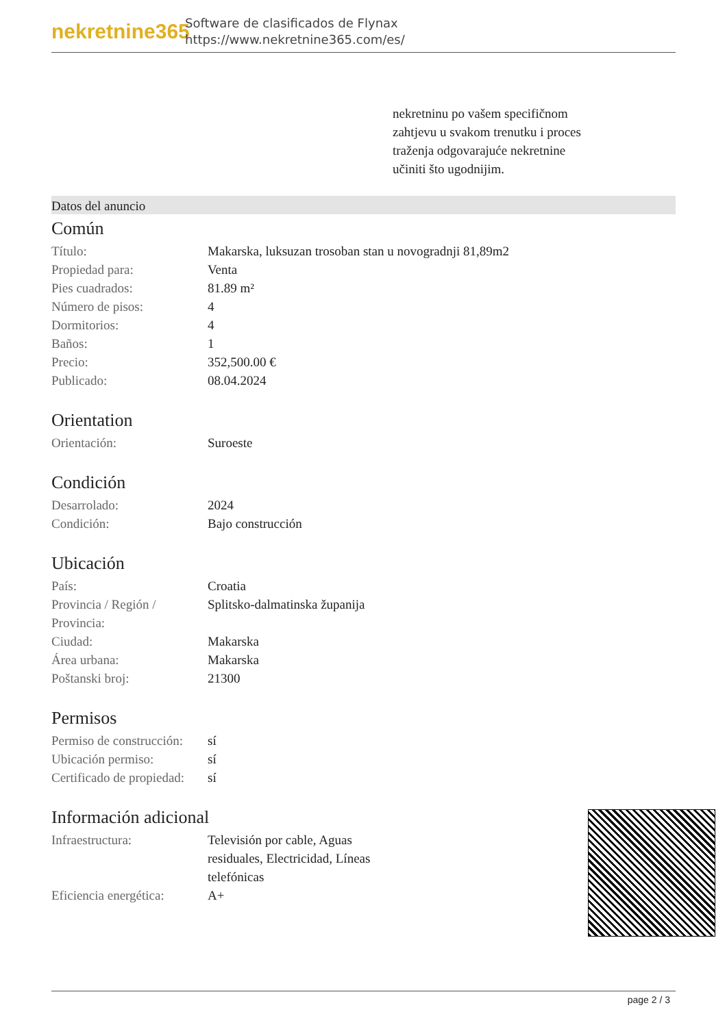nekretnine365
Software de clasificados de Flynax
https://www.nekretnine365.com/es/
nekretninu po vašem specifičnom zahtjevu u svakom trenutku i proces traženja odgovarajuće nekretnine učiniti što ugodnijim.
Datos del anuncio
Común
| Título: | Makarska, luksuzan trosoban stan u novogradnji 81,89m2 |
| Propiedad para: | Venta |
| Pies cuadrados: | 81.89 m² |
| Número de pisos: | 4 |
| Dormitorios: | 4 |
| Baños: | 1 |
| Precio: | 352,500.00 € |
| Publicado: | 08.04.2024 |
Orientation
| Orientación: | Suroeste |
Condición
| Desarrolado: | 2024 |
| Condición: | Bajo construcción |
Ubicación
| País: | Croatia |
| Provincia / Región / Provincia: | Splitsko-dalmatinska županija |
| Ciudad: | Makarska |
| Área urbana: | Makarska |
| Poštanski broj: | 21300 |
Permisos
| Permiso de construcción: | sí |
| Ubicación permiso: | sí |
| Certificado de propiedad: | sí |
Información adicional
| Infraestructura: | Televisión por cable, Aguas residuales, Electricidad, Líneas telefónicas |
| Eficiencia energética: | A+ |
page 2 / 3